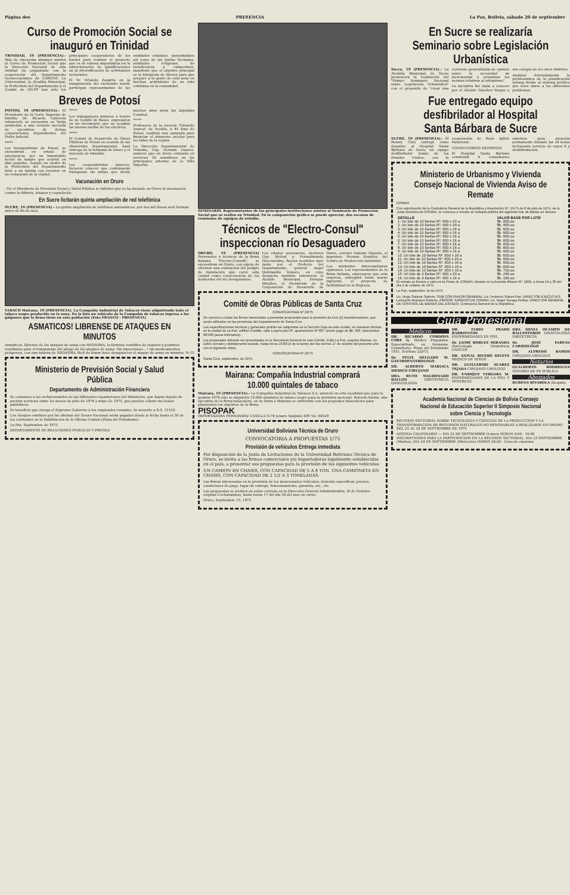Página dos PRESENCIA La Paz, Bolivia, sábado 20 de septiembre
Curso de Promoción Social se inauguró en Trinidad
TRINIDAD, 19 (PRESENCIA).- Más de cincuenta alumnos asisten al Curso de Promoción Social que la Dirección Nacional de esta entidad ha organizado con la cooperación del Departamento Socioeconómico de CARITAS. La Universidad, la Alcaldía Municipal, la Prefectura del Departamento y el Comité de OO.PP han sido los principales cooperadores de los fondos para realizar el proyecto que es de valiosa importancia en la estructuración de planificaciones en la diversificación de actividades sectoriales.
El Sr. Orlando Zegarra en la inauguración del encuentro donde participan representantes de las entidades estatales, paraestatales así como de las Juntas Vecinales, entidades religiosas, de beneficencia y campesinos, manifestó que el objetivo principal es la búsqueda de líderes para que prepare a la gente de esta zona en muchas actividades de su vida cotidiana en la comunidad.
Breves de Potosí
POTOSI, 19 (PRESENCIA).- El Presidente de la Corte Superior de Distrito Dr. Ricardo Calderón Adamcyck, se encuentra en Tarija asistiendo a una reunión nacional de ejecutivos de dichas corporaciones dependientes del Poder Judicial.
*****
Los transportistas de Potosí, se encuentran en estado de emergencia, por un lamentable hecho de sangre que ocurrió en días pasados, cuando un chofer de la Prefectura del Departamento hirió a un taxista con revolver en un restaurant de la ciudad.
*****
Los trabajadores mineros a través de su Comité de Bases, expresaron en un documento que no aceptan las nuevas tarifas de luz eléctrica.
*****
El Comité de Desarrollo de Obras Públicas de Potosí en ocasión de las efemérides departamental, hará entrega de la terminal de buses y el mercado de vituallas.
*****
Los cooperativistas mineros, hicieron conocer que continuarán trabajando las minas que desde muchos años atrás las alquilaba Comibol.
*****
Profesores de la escuela "Eduardo Avaroa" de Yocalla, a 45 Kms de Potosí, realizan una campaña para financiar el almuerzo escolar para los niños de la región.
La Dirección Departamental de Tránsito, Cap. Germán Linares, anunció que en breve entrarán en servicios 50 semáforos en las principales arterias de la Villa Imperial.
Vacunación en Oruro
- En el Ministerio de Previsión Social y Salud Pública se informó que se ha iniciado en Oruro la vacunación contra la difteria, tétanos y coqueluche.
En Sucre licitarán quinta ampliación de red telefónica
SUCRE, 19 (PRESENCIA).- La quinta ampliación de teléfonos automáticos, por dos mil líneas será licitada antes de fin de mes.
TABACO Mairana, 19 (PRESENCIA). La Compañía Industrial de Tabacos viene adquiriendo todo el tabaco negro producido en la zona. En la foto un vehículo de la Compañía de tabacos ingresa a los galpones que la firma tiene en esta población (Foto FRANCO - PRESENCIA)
ASMATICOS! LIBRENSE DE ATAQUES EN MINUTOS
Asmáticos, líbrense de los ataques de asma con NEOASMA, la fórmula científica de seguros y positivos resultados para el tratamiento del ahogo de los ataques de asma. Sin inyecciones... ! sin medicamentos peligrosos, con una tableta de NEOASMA, fácil de tomar hace desaparecer el ataque de asma en minutos. N-15
Ministerio de Previsión Social y Salud Pública
Departamento de Administración Financiera
Se comunica a los ex-funcionarios de las diferentes reparticiones del Ministerio; que hayan dejado de prestar servicios entre los meses de julio de 1974 a mayo de 1975, que pueden cobrar sus bonos patrióticos.
Es beneficio que otorga el Supremo Gobierno a los empleados cesantes, de acuerdo a D.S. 11510.
Los cheques emitidos por las oficinas del Tesoro Nacional serán pagados desde la fecha hasta el 30 de los corrientes en la Habilitación de la Oficina Central (Plaza del Estudiante).
La Paz, Septiembre de 1975
DEPARTAMENTO DE RELACIONES PUBLICAS Y PRENSA
SEMINARIO. Representantes de las principales instituciones asisten al Seminario de Promoción Social que se realiza en Trinidad. En la composición gráfica se puede apreciar, dos escenas de reuniones de equipos de estudio.
Técnicos de "Electro-Consul" inspeccionan río Desaguadero
ORURO, 19 (PRESENCIA) Personeros y técnicos de la firma italiana "Electro-Consult", se encuentran en Oruro, con objeto de efectuar una evaluación del peligro de inundación que corre esta ciudad como consecuencia de los desbordes del río Desaguadero.
Los citados personeros, doctores Ugo Meloni y Fernadinando Guicciardino, fueron recibidos ayer tarde por el Prefecto del Departamento, general Angel Quintanilla Velasco, en cuyo despacho también estuvieron el Alcalde Municipal, Enrique Miralles; el Presidente de la Corporación de Desarrollo de Oruro, coronel Antonio Obando, el ingeniero Hernan Zevallos, del Centro de Producción Industrial.
Los asistentes intercambiaron opiniones. Los representantes de la firma italiana, expresaron que esta empresa, entregará hasta marzo siguiente, el proyecto de factibilidad de la Represa.
Comité de Obras Públicas de Santa Cruz
CONVOCATORIA Nº 29/75
Se convoca a todas las firmas interesadas a presentar propuestas para la provisión de Dos (2) transformadores, que serán utilizados en las provincias del Departamento de Santa Cruz.
Las especificaciones técnicas y generales podrán ser adquiridas en la Sección Caja de este comité, en nuestras oficinas en la ciudad de La Paz, edificio Castilla, calle Loayza piso 8º, apartamento Nº 807; previo pago de $b. 200. (doscientos 00/100 pesos bolivianos).
Las propuestas deberán ser presentadas en la Secretaría General de este Comité, Calle La Paz, esquina Warnes, en sobre cerrado y debidamente lacrado, hasta horas 16.00 (4 de la tarde) del día viernes 17 de octubre del presente año con el siguiente rótulo.
CONVOCATORIA Nº 29/75
Santa Cruz, septiembre, de 1975.
Mairana: Compañía Industrial comprará 10.000 quintales de tabaco
Mairana, 19 (PRESENCIA).- La Compañía Industrial de Tabacos S.A. anunció en esta localidad que para la gestión 1976 sólo se adquirirá 10.000 quintales de tabaco negro para la industria nacional. Roberto Kavlin, alto ejecutivo de la firma tabacalera, en su visita a Mairana se entrevistó con los pequeños tabacaleros para plantearles los objetivos de la firma.
PISOPAK
IMPORTADORA FERNANDEZ CASILLA 5174 Jenaro Sanjinés 439 Tel. 64529
Universidad Boliviana Técnica de Oruro
CONVOCATORIA A PROPUESTAS 1/75
Provisión de vehículos Entrega inmediata
Por disposición de la Junta de Licitaciones de la Universidad Boliviana Técnica de Oruro, se invita a las firmas comerciales y/o importadoras legalmente establecidas en el país, a presentar sus propuestas para la provisión de los siguientes vehículos:
UN CAMION EN CHASIS, CON CAPACIDAD DE 5 A 8 TON. UNA CAMIONETA EN CHASIS, CON CAPACIDAD DE 2 1/2 A 3 TONELADAS.
Las firmas interesadas en la provisión de los mencionados vehículos, deberán especificar, precios, condiciones de pago, lugar de entrega, funcionamiento, garantía, etc., etc.
Las propuestas se reciben en sobre cerrado en la Dirección General Administrativa, (6 de Octubre esquina Cochabamba), hasta horas 17 del día 30 del mes en curso.
Oruro, Septiembre 15, 1975
En Sucre se realizaría Seminario sobre Legislación Urbanística
Sucre, 19 (PRESENCIA).- La Alcaldía Municipal de Sucre promoverá la realización del "Primer Seminario Nacional sobre Legislación Urbanística" con el propósito de "crear una corriente generalizada de opinión sobre la necesidad de incrementar y actualizar las normas relativas al urbanismo".
La iniciativa fue dada a conocer por el Alcalde Sánchez Vargas a sus colegas de los otros distritos.
Analizar detenidamente la problemática de la planificación urbana frente al sistema jurídico que debe darse a los diferentes problemas.
Fue entregado equipo desfibrilador al Hospital Santa Bárbara de Sucre
SUCRE, 19 (PRESENCIA).- El Rotary Club entregó como donativo al Hospital Santa Bárbara de Sucre un equipo desfibrilador traído de los Estados Unidos, con la cooperación de René Ayllón Paravicini.
CONSULTORIOS EXTERNOS
El Hospital Santa Bárbara construirá 8 consultorios externos para atención permanente durante las 24 horas incluyendo servicio de rayos X y deshidratación.
Ministerio de Urbanismo y Vivienda Consejo Nacional de Vivienda Aviso de Remate
CONAVI
Con autorización de la Contraloría General de la República y Resolución Nº. 15/75 de 8 de julio de 1975, de la Junta Directiva de CONAVI, se convoca a remate en subasta pública del siguiente lote de llantas en desuso:
| DETALLE | VALOR BASE POR LOTE |
| --- | --- |
| 1. Un lote de 10 llantas Nº. 900 x 20 a | $b. 800.oo |
| 2. Un lote de 10 llantas Nº. 900 x 20 a | $b. 800.oo |
| 3. Un lote de 10 llantas Nº. 650 x 16 a | $b. 600.oo |
| 4. Un lote de 10 llantas Nº. 650 x 16 a | $b. 600.oo |
| 5. Un lote de 10 llantas Nº. 650 x 16 a | $b. 600.oo |
| 6. Un lote de 10 llantas Nº. 650 x 16 a | $b. 600.oo |
| 7. Un lote de 10 llantas Nº. 650 x 16 a | $b. 600.oo |
| 8. Un lote de 10 llantas Nº. 650 x 16 a | $b. 600.oo |
| 9. Un lote de 10 llantas Nº. 650 x 16 a | $b. 600.oo |
| 10. Un lote de 10 llantas Nº. 650 x 16 a | $b. 600.oo |
| 11. Un lote de 10 llantas Nº. 650 x 16 a | $b. 600.oo |
| 12. Un lote de 10 llantas Nº. 650 x 16 a | $b. 600.oo |
| 13. Un lote de 10 llantas Nº. 650 x 16 a | $b. 600.oo |
| 14. Un lote de 12 llantas Nº. 650 x 16 a | $b. 720.oo |
| 15. Un lote de 3 llantas Nº. 900 x 20 a | $b. 240.oo |
| 16. Un lote de 3 llantas Nº. 650 x 16 a | $b. 180.oo |
El remate se llevará a cabo en la Posta de CONAVI, situada en la Avenida Illimani Nº. 1820, a horas 14 y 30 del día 2 de octubre de 1975.
La Paz, septiembre 14 de 1975
Lic. Hugo Salazar Salmón, SUB CONTRALOR GENERAL; Lic. Federico Salces Paz, DIRECTOR EJECUTIVO; Leonardo Ampuero Galarza, ASESOR JURIDICO DE CONAVI, Lic. Angel Tarraga Rodas, DIRECTOR GENERAL DE CONTROL DE BIENES DEL ESTADO. Contraloría General de la República
Guia Profesional
Médicos
DR. RICARDO CORDOVA CORE G. Médico Psiquiatra. Especializado en Alemania. Consultorio: Plaza del Estudiante 1931. Teléfono 22073.
Dr. FELIX DELGADO M. GASTROENTEROLOGO
DR. ALBERTO MARIACA MEDICO CIRUJANO
DRA. RUTH MALDONADO BALLON OBSTETRICIA GINECOLOGIA
DR. FABIO PRADO BARRIENTOS ENFERMEDADES DE PIEL
Dr. JAIME ROBLES MIRANDA Ginecología - Obstetricia CANCER
DR. ANIVAL RIVERO DELFIN MEDICO DE NIÑOS
DR. GUILLERMO SUAREZ TEJADA CIRUJANO UROLOGO
DR. ENRIQUE VERGARA M. ENFERMEDADES DE LA PIEL Y VENEREAS
DRA SONIA OCAMPO DE BALLESTEROS GINECOLOGIA OBSTETRICIA
Dr. JOSE FARFAN CARDIOLOGO
DR. ALFREDO RAMOS CIRUJANO UROLOGO
Notarios
GUALBERTO RODRIGUEZ NOTARIO DE FE PUBLICA
Abogados
RUBENS RIVAROLA Abogado
Academia Nacional de Ciencias de Bolivia Consejo Nacional de Educación Superior II Simposio Nacional sobre Ciencia y Tecnología
REUNION SECTORIAL SOBRE TECNOLOGIA Y CIENCIAS DE LA PRODUCCION Y LA TRANSFORMACION DE RECURSOS NATURALES NO RENOVABLES A REALIZARSE EN ORURO DEL 22 AL 24 DE SEPTIEMBRE DE 1975
AGENDA CALENDARIO — DIA 22 DE SEPTIEMBRE (Lunes) HORAS 8:00 - 10:00 INSCRIPCIONES PARA LA PARTICIPACION EN LA REUNION SECTORIAL. DIA 23 SEPTIEMBRE (Martes). DIA 24 DE SEPTIEMBRE (Miércoles) HORAS 20:00 - Cena de clausura